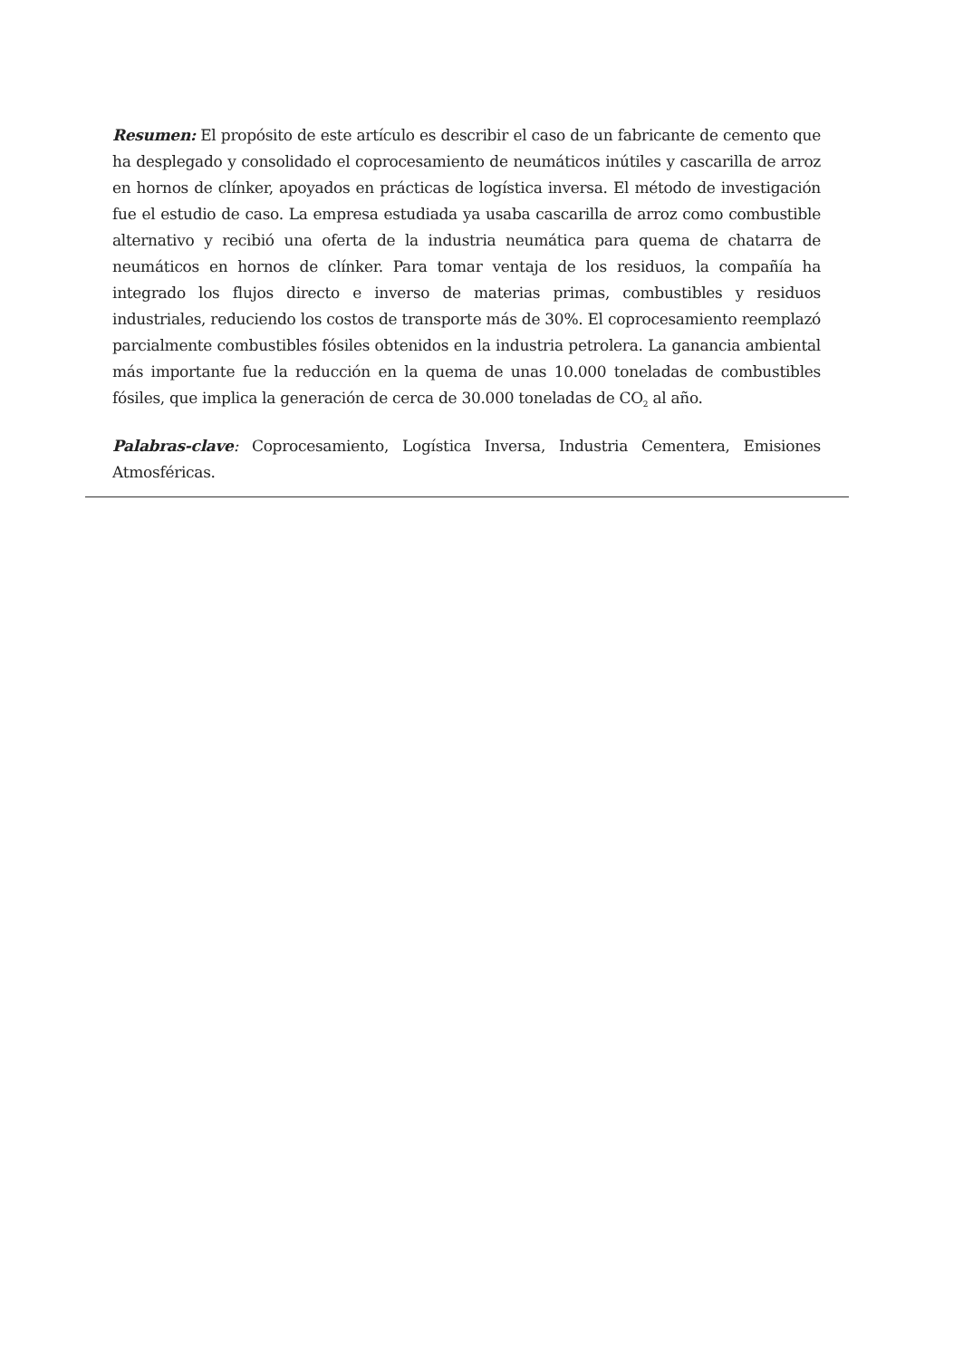Resumen: El propósito de este artículo es describir el caso de un fabricante de cemento que ha desplegado y consolidado el coprocesamiento de neumáticos inútiles y cascarilla de arroz en hornos de clínker, apoyados en prácticas de logística inversa. El método de investigación fue el estudio de caso. La empresa estudiada ya usaba cascarilla de arroz como combustible alternativo y recibió una oferta de la industria neumática para quema de chatarra de neumáticos en hornos de clínker. Para tomar ventaja de los residuos, la compañía ha integrado los flujos directo e inverso de materias primas, combustibles y residuos industriales, reduciendo los costos de transporte más de 30%. El coprocesamiento reemplazó parcialmente combustibles fósiles obtenidos en la industria petrolera. La ganancia ambiental más importante fue la reducción en la quema de unas 10.000 toneladas de combustibles fósiles, que implica la generación de cerca de 30.000 toneladas de CO<sub>2</sub> al año.
Palabras-clave: Coprocesamiento, Logística Inversa, Industria Cementera, Emisiones Atmosféricas.